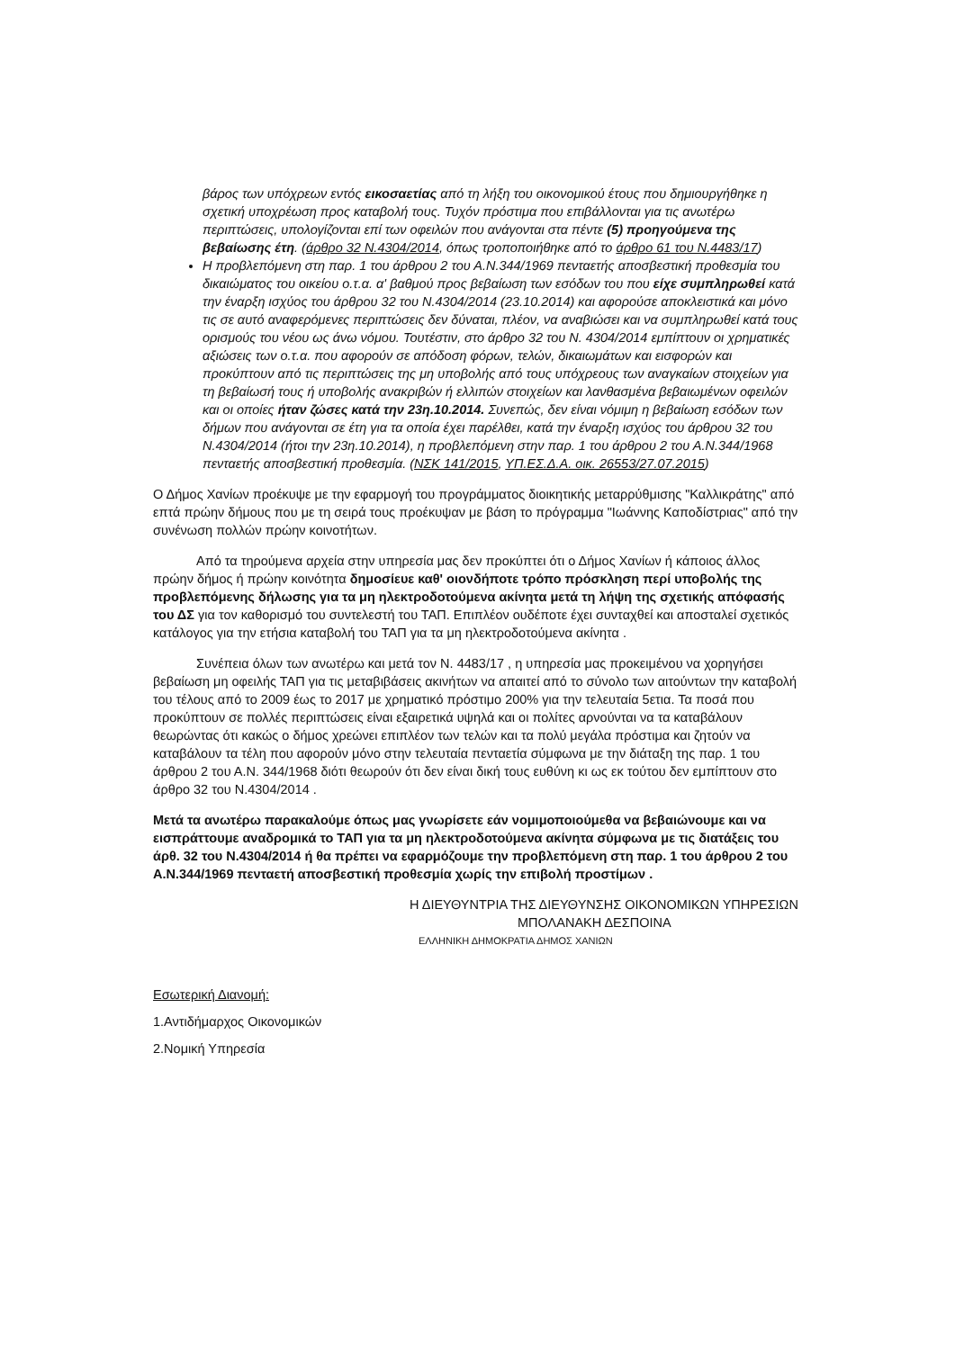βάρος των υπόχρεων εντός εικοσαετίας από τη λήξη του οικονομικού έτους που δημιουργήθηκε η σχετική υποχρέωση προς καταβολή τους. Τυχόν πρόστιμα που επιβάλλονται για τις ανωτέρω περιπτώσεις, υπολογίζονται επί των οφειλών που ανάγονται στα πέντε (5) προηγούμενα της βεβαίωσης έτη. (άρθρο 32 Ν.4304/2014, όπως τροποποιήθηκε από το άρθρο 61 του Ν.4483/17)
Η προβλεπόμενη στη παρ. 1 του άρθρου 2 του Α.Ν.344/1969 πενταετής αποσβεστική προθεσμία του δικαιώματος του οικείου ο.τ.α. α' βαθμού προς βεβαίωση των εσόδων του που είχε συμπληρωθεί κατά την έναρξη ισχύος του άρθρου 32 του Ν.4304/2014 (23.10.2014) και αφορούσε αποκλειστικά και μόνο τις σε αυτό αναφερόμενες περιπτώσεις δεν δύναται, πλέον, να αναβιώσει και να συμπληρωθεί κατά τους ορισμούς του νέου ως άνω νόμου. Τουτέστιν, στο άρθρο 32 του Ν. 4304/2014 εμπίπτουν οι χρηματικές αξιώσεις των ο.τ.α. που αφορούν σε απόδοση φόρων, τελών, δικαιωμάτων και εισφορών και προκύπτουν από τις περιπτώσεις της μη υποβολής από τους υπόχρεους των αναγκαίων στοιχείων για τη βεβαίωσή τους ή υποβολής ανακριβών ή ελλιπών στοιχείων και λανθασμένα βεβαιωμένων οφειλών και οι οποίες ήταν ζώσες κατά την 23η.10.2014. Συνεπώς, δεν είναι νόμιμη η βεβαίωση εσόδων των δήμων που ανάγονται σε έτη για τα οποία έχει παρέλθει, κατά την έναρξη ισχύος του άρθρου 32 του Ν.4304/2014 (ήτοι την 23η.10.2014), η προβλεπόμενη στην παρ. 1 του άρθρου 2 του Α.Ν.344/1968 πενταετής αποσβεστική προθεσμία. (ΝΣΚ 141/2015, ΥΠ.ΕΣ.Δ.Α. οικ. 26553/27.07.2015)
Ο Δήμος Χανίων προέκυψε με την εφαρμογή του προγράμματος διοικητικής μεταρρύθμισης "Καλλικράτης" από επτά πρώην δήμους που με τη σειρά τους προέκυψαν με βάση το πρόγραμμα "Ιωάννης Καποδίστριας" από την συνένωση πολλών πρώην κοινοτήτων.
Από τα τηρούμενα αρχεία στην υπηρεσία μας δεν προκύπτει ότι ο Δήμος Χανίων ή κάποιος άλλος πρώην δήμος ή πρώην κοινότητα δημοσίευε καθ' οιονδήποτε τρόπο πρόσκληση περί υποβολής της προβλεπόμενης δήλωσης για τα μη ηλεκτροδοτούμενα ακίνητα μετά τη λήψη της σχετικής απόφασής του ΔΣ για τον καθορισμό του συντελεστή του ΤΑΠ. Επιπλέον ουδέποτε έχει συνταχθεί και αποσταλεί σχετικός κατάλογος για την ετήσια καταβολή του ΤΑΠ για τα μη ηλεκτροδοτούμενα ακίνητα .
Συνέπεια όλων των ανωτέρω και μετά τον Ν. 4483/17 , η υπηρεσία μας προκειμένου να χορηγήσει βεβαίωση μη οφειλής ΤΑΠ για τις μεταβιβάσεις ακινήτων να απαιτεί από το σύνολο των αιτούντων την καταβολή του τέλους από το 2009 έως το 2017 με χρηματικό πρόστιμο 200% για την τελευταία 5ετια. Τα ποσά που προκύπτουν σε πολλές περιπτώσεις είναι εξαιρετικά υψηλά και οι πολίτες αρνούνται να τα καταβάλουν θεωρώντας ότι κακώς ο δήμος χρεώνει επιπλέον των τελών και τα πολύ μεγάλα πρόστιμα και ζητούν να καταβάλουν τα τέλη που αφορούν μόνο στην τελευταία πενταετία σύμφωνα με την διάταξη της παρ. 1 του άρθρου 2 του Α.Ν. 344/1968 διότι θεωρούν ότι δεν είναι δική τους ευθύνη κι ως εκ τούτου δεν εμπίπτουν στο άρθρο 32 του Ν.4304/2014 .
Μετά τα ανωτέρω παρακαλούμε όπως μας γνωρίσετε εάν νομιμοποιούμεθα να βεβαιώνουμε και να εισπράττουμε αναδρομικά το ΤΑΠ για τα μη ηλεκτροδοτούμενα ακίνητα σύμφωνα με τις διατάξεις του άρθ. 32 του Ν.4304/2014 ή θα πρέπει να εφαρμόζουμε την προβλεπόμενη στη παρ. 1 του άρθρου 2 του Α.Ν.344/1969 πενταετή αποσβεστική προθεσμία χωρίς την επιβολή προστίμων .
Η ΔΙΕΥΘΥΝΤΡΙΑ ΤΗΣ ΔΙΕΥΘΥΝΣΗΣ ΟΙΚΟΝΟΜΙΚΩΝ ΥΠΗΡΕΣΙΩΝ
ΜΠΟΛΑΝΑΚΗ ΔΕΣΠΟΙΝΑ
ΕΛΛΗΝΙΚΗ ΔΗΜΟΚΡΑΤΙΑ ΔΗΜΟΣ ΧΑΝΙΩΝ
Εσωτερική Διανομή:
1.Αντιδήμαρχος Οικονομικών
2.Νομική Υπηρεσία